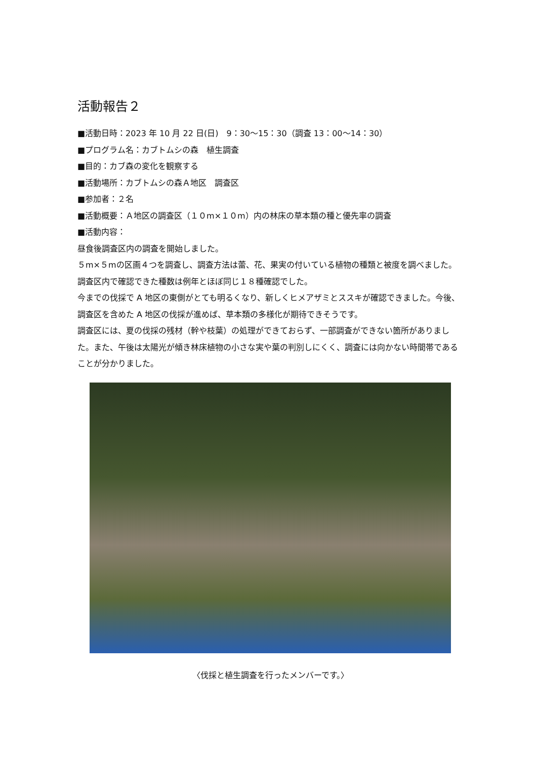活動報告２
■活動日時：2023 年 10 月 22 日(日)　9：30～15：30（調査 13：00～14：30）
■プログラム名：カブトムシの森　植生調査
■目的：カブ森の変化を観察する
■活動場所：カブトムシの森Ａ地区　調査区
■参加者：２名
■活動概要：Ａ地区の調査区（１０m×１０m）内の林床の草本類の種と優先率の調査
■活動内容：
昼食後調査区内の調査を開始しました。
５m×５mの区画４つを調査し、調査方法は蕾、花、果実の付いている植物の種類と被度を調べました。調査区内で確認できた種数は例年とほぼ同じ１８種確認でした。
今までの伐採で A 地区の東側がとても明るくなり、新しくヒメアザミとススキが確認できました。今後、調査区を含めた A 地区の伐採が進めば、草本類の多様化が期待できそうです。
調査区には、夏の伐採の残材（幹や枝葉）の処理ができておらず、一部調査ができない箇所がありました。また、午後は太陽光が傾き林床植物の小さな実や葉の判別しにくく、調査には向かない時間帯であることが分かりました。
〈伐採と植生調査を行ったメンバーです。〉